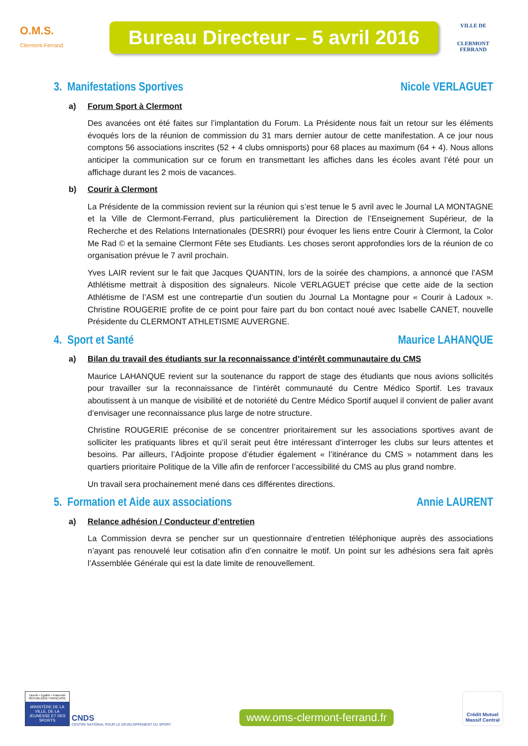O.M.S.
Clermont-Ferrand
Bureau Directeur – 5 avril 2016
VILLE DE
CLERMONT
FERRAND
3. Manifestations Sportives Nicole VERLAGUET
a) Forum Sport à Clermont
Des avancées ont été faites sur l’implantation du Forum. La Présidente nous fait un retour sur les éléments évoqués lors de la réunion de commission du 31 mars dernier autour de cette manifestation. A ce jour nous comptons 56 associations inscrites (52 + 4 clubs omnisports) pour 68 places au maximum (64 + 4). Nous allons anticiper la communication sur ce forum en transmettant les affiches dans les écoles avant l’été pour un affichage durant les 2 mois de vacances.
b) Courir à Clermont
La Présidente de la commission revient sur la réunion qui s’est tenue le 5 avril avec le Journal LA MONTAGNE et la Ville de Clermont-Ferrand, plus particulièrement la Direction de l’Enseignement Supérieur, de la Recherche et des Relations Internationales (DESRRI) pour évoquer les liens entre Courir à Clermont, la Color Me Rad © et la semaine Clermont Fête ses Etudiants. Les choses seront approfondies lors de la réunion de co organisation prévue le 7 avril prochain.
Yves LAIR revient sur le fait que Jacques QUANTIN, lors de la soirée des champions, a annoncé que l’ASM Athlétisme mettrait à disposition des signaleurs. Nicole VERLAGUET précise que cette aide de la section Athlétisme de l’ASM est une contrepartie d’un soutien du Journal La Montagne pour « Courir à Ladoux ». Christine ROUGERIE profite de ce point pour faire part du bon contact noué avec Isabelle CANET, nouvelle Présidente du CLERMONT ATHLETISME AUVERGNE.
4. Sport et Santé Maurice LAHANQUE
a) Bilan du travail des étudiants sur la reconnaissance d’intérêt communautaire du CMS
Maurice LAHANQUE revient sur la soutenance du rapport de stage des étudiants que nous avions sollicités pour travailler sur la reconnaissance de l’intérêt communauté du Centre Médico Sportif. Les travaux aboutissent à un manque de visibilité et de notoriété du Centre Médico Sportif auquel il convient de palier avant d’envisager une reconnaissance plus large de notre structure.
Christine ROUGERIE préconise de se concentrer prioritairement sur les associations sportives avant de solliciter les pratiquants libres et qu’il serait peut être intéressant d’interroger les clubs sur leurs attentes et besoins. Par ailleurs, l’Adjointe propose d’étudier également « l’itinérance du CMS » notamment dans les quartiers prioritaire Politique de la Ville afin de renforcer l’accessibilité du CMS au plus grand nombre.
Un travail sera prochainement mené dans ces différentes directions.
5. Formation et Aide aux associations Annie LAURENT
a) Relance adhésion / Conducteur d’entretien
La Commission devra se pencher sur un questionnaire d’entretien téléphonique auprès des associations n’ayant pas renouvelé leur cotisation afin d’en connaitre le motif. Un point sur les adhésions sera fait après l’Assemblée Générale qui est la date limite de renouvellement.
Liberté • Égalité • Fraternité
RÉPUBLIQUE FRANÇAISE
MINISTÈRE DE LA VILLE, DE LA JEUNESSE ET DES SPORTS
CNDS
CENTRE NATIONAL POUR LE DÉVELOPPEMENT DU SPORT
www.oms-clermont-ferrand.fr
Crédit Mutuel
Massif Central